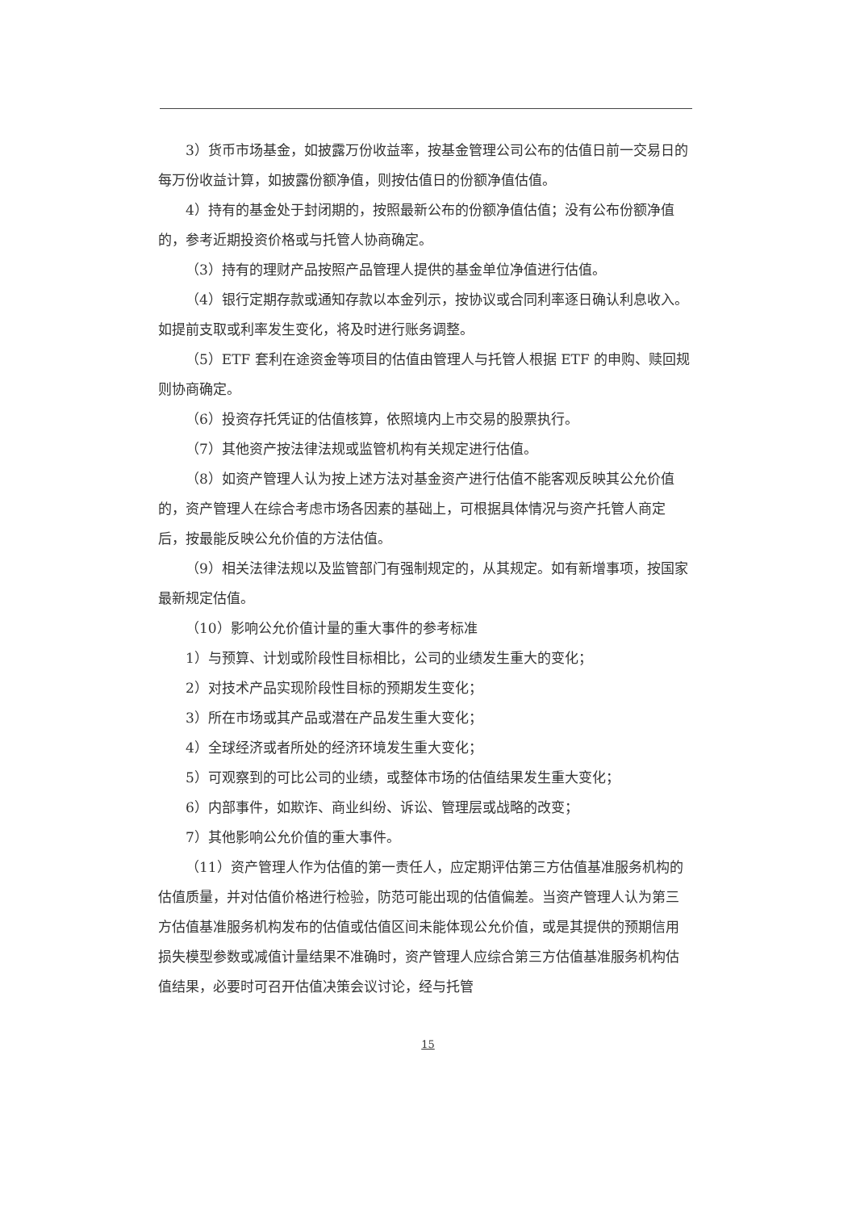3）货币市场基金，如披露万份收益率，按基金管理公司公布的估值日前一交易日的每万份收益计算，如披露份额净值，则按估值日的份额净值估值。
4）持有的基金处于封闭期的，按照最新公布的份额净值估值；没有公布份额净值的，参考近期投资价格或与托管人协商确定。
（3）持有的理财产品按照产品管理人提供的基金单位净值进行估值。
（4）银行定期存款或通知存款以本金列示，按协议或合同利率逐日确认利息收入。如提前支取或利率发生变化，将及时进行账务调整。
（5）ETF 套利在途资金等项目的估值由管理人与托管人根据 ETF 的申购、赎回规则协商确定。
（6）投资存托凭证的估值核算，依照境内上市交易的股票执行。
（7）其他资产按法律法规或监管机构有关规定进行估值。
（8）如资产管理人认为按上述方法对基金资产进行估值不能客观反映其公允价值的，资产管理人在综合考虑市场各因素的基础上，可根据具体情况与资产托管人商定后，按最能反映公允价值的方法估值。
（9）相关法律法规以及监管部门有强制规定的，从其规定。如有新增事项，按国家最新规定估值。
（10）影响公允价值计量的重大事件的参考标准
1）与预算、计划或阶段性目标相比，公司的业绩发生重大的变化；
2）对技术产品实现阶段性目标的预期发生变化；
3）所在市场或其产品或潜在产品发生重大变化；
4）全球经济或者所处的经济环境发生重大变化；
5）可观察到的可比公司的业绩，或整体市场的估值结果发生重大变化；
6）内部事件，如欺诈、商业纠纷、诉讼、管理层或战略的改变；
7）其他影响公允价值的重大事件。
（11）资产管理人作为估值的第一责任人，应定期评估第三方估值基准服务机构的估值质量，并对估值价格进行检验，防范可能出现的估值偏差。当资产管理人认为第三方估值基准服务机构发布的估值或估值区间未能体现公允价值，或是其提供的预期信用损失模型参数或减值计量结果不准确时，资产管理人应综合第三方估值基准服务机构估值结果，必要时可召开估值决策会议讨论，经与托管
15